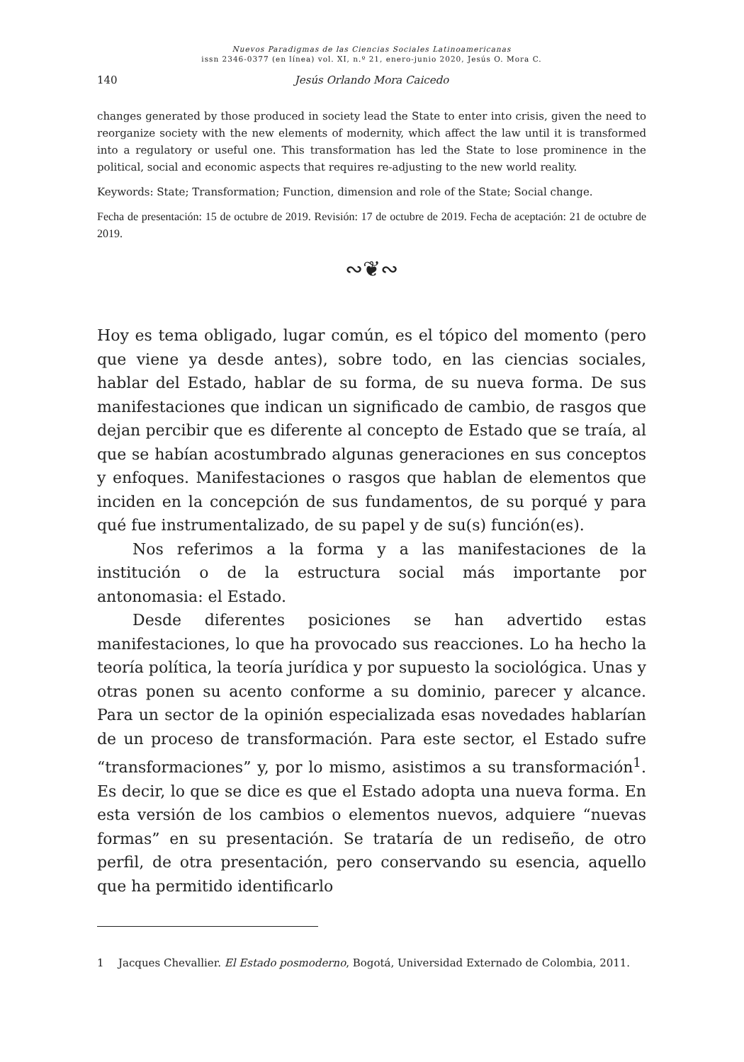Nuevos Paradigmas de las Ciencias Sociales Latinoamericanas
issn 2346-0377 (en línea) vol. XI, n.º 21, enero-junio 2020, Jesús O. Mora C.
140 Jesús Orlando Mora Caicedo
changes generated by those produced in society lead the State to enter into crisis, given the need to reorganize society with the new elements of modernity, which affect the law until it is transformed into a regulatory or useful one. This transformation has led the State to lose prominence in the political, social and economic aspects that requires re-adjusting to the new world reality.
Keywords: State; Transformation; Function, dimension and role of the State; Social change.
Fecha de presentación: 15 de octubre de 2019. Revisión: 17 de octubre de 2019. Fecha de aceptación: 21 de octubre de 2019.
∾❦∾
Hoy es tema obligado, lugar común, es el tópico del momento (pero que viene ya desde antes), sobre todo, en las ciencias sociales, hablar del Estado, hablar de su forma, de su nueva forma. De sus manifestaciones que indican un significado de cambio, de rasgos que dejan percibir que es diferente al concepto de Estado que se traía, al que se habían acostumbrado algunas generaciones en sus conceptos y enfoques. Manifestaciones o rasgos que hablan de elementos que inciden en la concepción de sus fundamentos, de su porqué y para qué fue instrumentalizado, de su papel y de su(s) función(es).
Nos referimos a la forma y a las manifestaciones de la institución o de la estructura social más importante por antonomasia: el Estado.
Desde diferentes posiciones se han advertido estas manifestaciones, lo que ha provocado sus reacciones. Lo ha hecho la teoría política, la teoría jurídica y por supuesto la sociológica. Unas y otras ponen su acento conforme a su dominio, parecer y alcance. Para un sector de la opinión especializada esas novedades hablarían de un proceso de transformación. Para este sector, el Estado sufre “transformaciones” y, por lo mismo, asistimos a su transformación<sup>1</sup>. Es decir, lo que se dice es que el Estado adopta una nueva forma. En esta versión de los cambios o elementos nuevos, adquiere “nuevas formas” en su presentación. Se trataría de un rediseño, de otro perfil, de otra presentación, pero conservando su esencia, aquello que ha permitido identificarlo
1 Jacques Chevallier. El Estado posmoderno, Bogotá, Universidad Externado de Colombia, 2011.